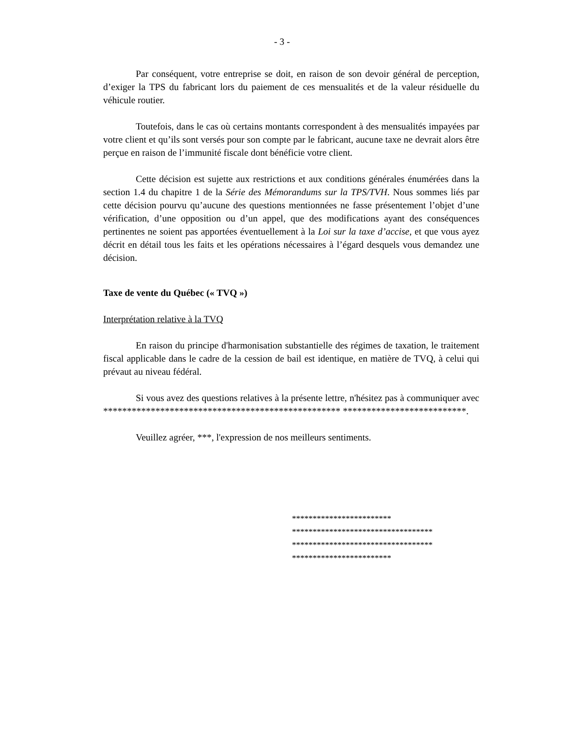- 3 -
Par conséquent, votre entreprise se doit, en raison de son devoir général de perception, d’exiger la TPS du fabricant lors du paiement de ces mensualités et de la valeur résiduelle du véhicule routier.
Toutefois, dans le cas où certains montants correspondent à des mensualités impayées par votre client et qu’ils sont versés pour son compte par le fabricant, aucune taxe ne devrait alors être perçue en raison de l’immunité fiscale dont bénéficie votre client.
Cette décision est sujette aux restrictions et aux conditions générales énumérées dans la section 1.4 du chapitre 1 de la Série des Mémorandums sur la TPS/TVH. Nous sommes liés par cette décision pourvu qu’aucune des questions mentionnées ne fasse présentement l’objet d’une vérification, d’une opposition ou d’un appel, que des modifications ayant des conséquences pertinentes ne soient pas apportées éventuellement à la Loi sur la taxe d’accise, et que vous ayez décrit en détail tous les faits et les opérations nécessaires à l’égard desquels vous demandez une décision.
Taxe de vente du Québec (« TVQ »)
Interprétation relative à la TVQ
En raison du principe d'harmonisation substantielle des régimes de taxation, le traitement fiscal applicable dans le cadre de la cession de bail est identique, en matière de TVQ, à celui qui prévaut au niveau fédéral.
Si vous avez des questions relatives à la présente lettre, n'hésitez pas à communiquer avec ************************************************** **************************.
Veuillez agréer, ***, l'expression de nos meilleurs sentiments.
************************
**********************************
**********************************
************************